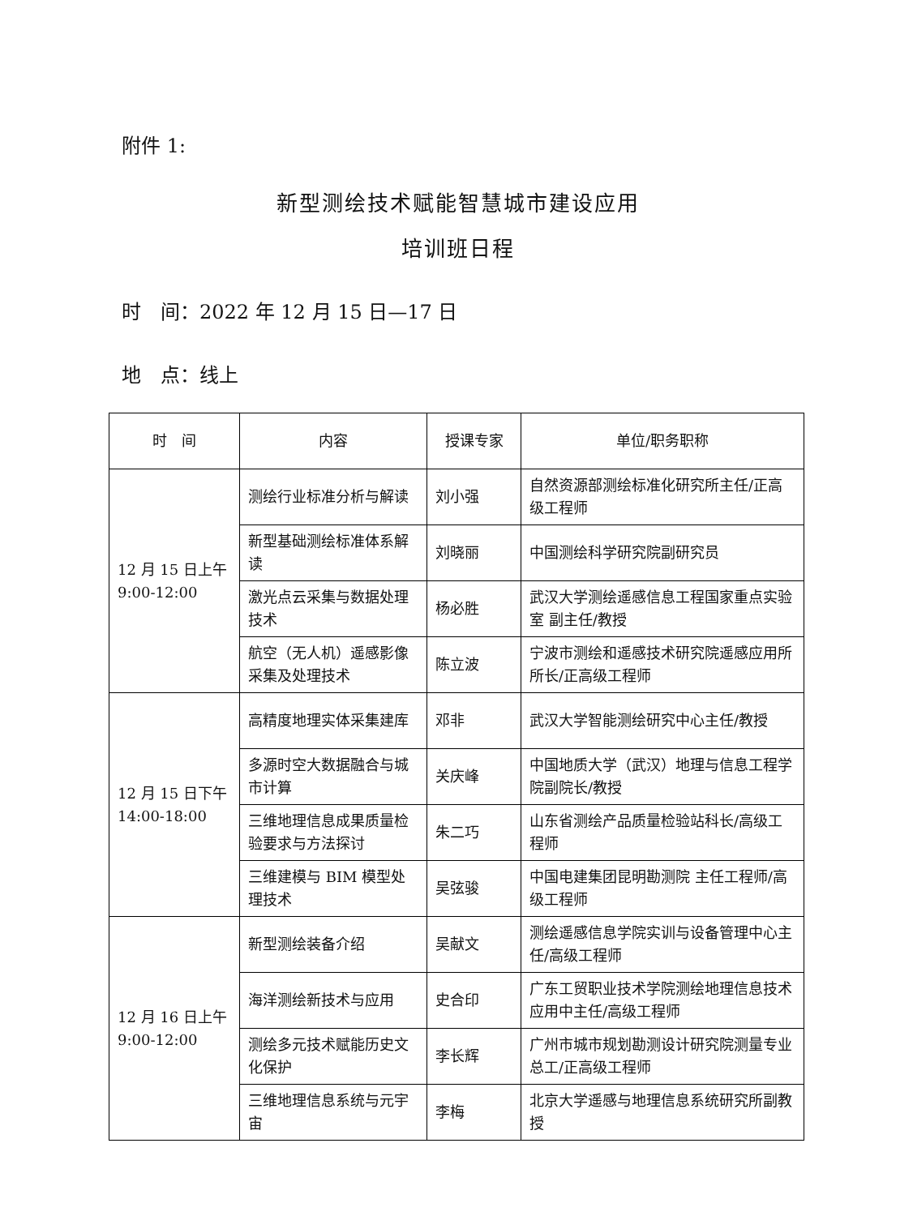附件 1:
新型测绘技术赋能智慧城市建设应用
培训班日程
时　间：2022 年 12 月 15 日—17 日
地　点：线上
| 时 间 | 内容 | 授课专家 | 单位/职务职称 |
| --- | --- | --- | --- |
| 12 月 15 日上午 9:00-12:00 | 测绘行业标准分析与解读 | 刘小强 | 自然资源部测绘标准化研究所主任/正高级工程师 |
| | 新型基础测绘标准体系解读 | 刘晓丽 | 中国测绘科学研究院副研究员 |
| | 激光点云采集与数据处理技术 | 杨必胜 | 武汉大学测绘遥感信息工程国家重点实验室 副主任/教授 |
| | 航空（无人机）遥感影像采集及处理技术 | 陈立波 | 宁波市测绘和遥感技术研究院遥感应用所所长/正高级工程师 |
| 12 月 15 日下午 14:00-18:00 | 高精度地理实体采集建库 | 邓非 | 武汉大学智能测绘研究中心主任/教授 |
| | 多源时空大数据融合与城市计算 | 关庆峰 | 中国地质大学（武汉）地理与信息工程学院副院长/教授 |
| | 三维地理信息成果质量检验要求与方法探讨 | 朱二巧 | 山东省测绘产品质量检验站科长/高级工程师 |
| | 三维建模与 BIM 模型处理技术 | 吴弦骏 | 中国电建集团昆明勘测院 主任工程师/高级工程师 |
| 12 月 16 日上午 9:00-12:00 | 新型测绘装备介绍 | 吴献文 | 测绘遥感信息学院实训与设备管理中心主任/高级工程师 |
| | 海洋测绘新技术与应用 | 史合印 | 广东工贸职业技术学院测绘地理信息技术应用中主任/高级工程师 |
| | 测绘多元技术赋能历史文化保护 | 李长辉 | 广州市城市规划勘测设计研究院测量专业总工/正高级工程师 |
| | 三维地理信息系统与元宇宙 | 李梅 | 北京大学遥感与地理信息系统研究所副教授 |